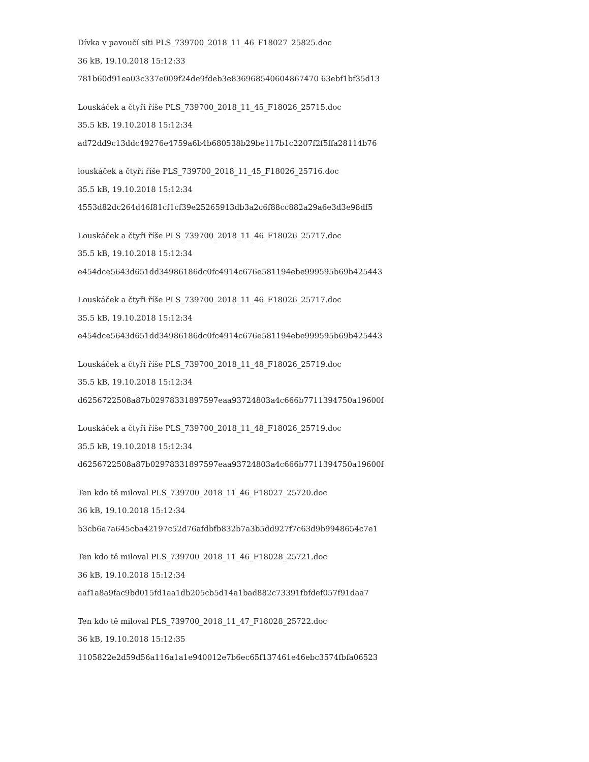Dívka v pavoučí síti PLS_739700_2018_11_46_F18027_25825.doc
36 kB, 19.10.2018 15:12:33
781b60d91ea03c337e009f24de9fdeb3e836968540604867470 63ebf1bf35d13
Louskáček a čtyři říše PLS_739700_2018_11_45_F18026_25715.doc
35.5 kB, 19.10.2018 15:12:34
ad72dd9c13ddc49276e4759a6b4b680538b29be117b1c2207f2f5ffa28114b76
louskáček a čtyři říše PLS_739700_2018_11_45_F18026_25716.doc
35.5 kB, 19.10.2018 15:12:34
4553d82dc264d46f81cf1cf39e25265913db3a2c6f88cc882a29a6e3d3e98df5
Louskáček a čtyři říše PLS_739700_2018_11_46_F18026_25717.doc
35.5 kB, 19.10.2018 15:12:34
e454dce5643d651dd34986186dc0fc4914c676e581194ebe999595b69b425443
Louskáček a čtyři říše PLS_739700_2018_11_46_F18026_25717.doc
35.5 kB, 19.10.2018 15:12:34
e454dce5643d651dd34986186dc0fc4914c676e581194ebe999595b69b425443
Louskáček a čtyři říše PLS_739700_2018_11_48_F18026_25719.doc
35.5 kB, 19.10.2018 15:12:34
d6256722508a87b02978331897597eaa93724803a4c666b7711394750a19600f
Louskáček a čtyři říše PLS_739700_2018_11_48_F18026_25719.doc
35.5 kB, 19.10.2018 15:12:34
d6256722508a87b02978331897597eaa93724803a4c666b7711394750a19600f
Ten kdo tě miloval PLS_739700_2018_11_46_F18027_25720.doc
36 kB, 19.10.2018 15:12:34
b3cb6a7a645cba42197c52d76afdbfb832b7a3b5dd927f7c63d9b9948654c7e1
Ten kdo tě miloval PLS_739700_2018_11_46_F18028_25721.doc
36 kB, 19.10.2018 15:12:34
aaf1a8a9fac9bd015fd1aa1db205cb5d14a1bad882c73391fbfdef057f91daa7
Ten kdo tě miloval PLS_739700_2018_11_47_F18028_25722.doc
36 kB, 19.10.2018 15:12:35
1105822e2d59d56a116a1a1e940012e7b6ec65f137461e46ebc3574fbfa06523